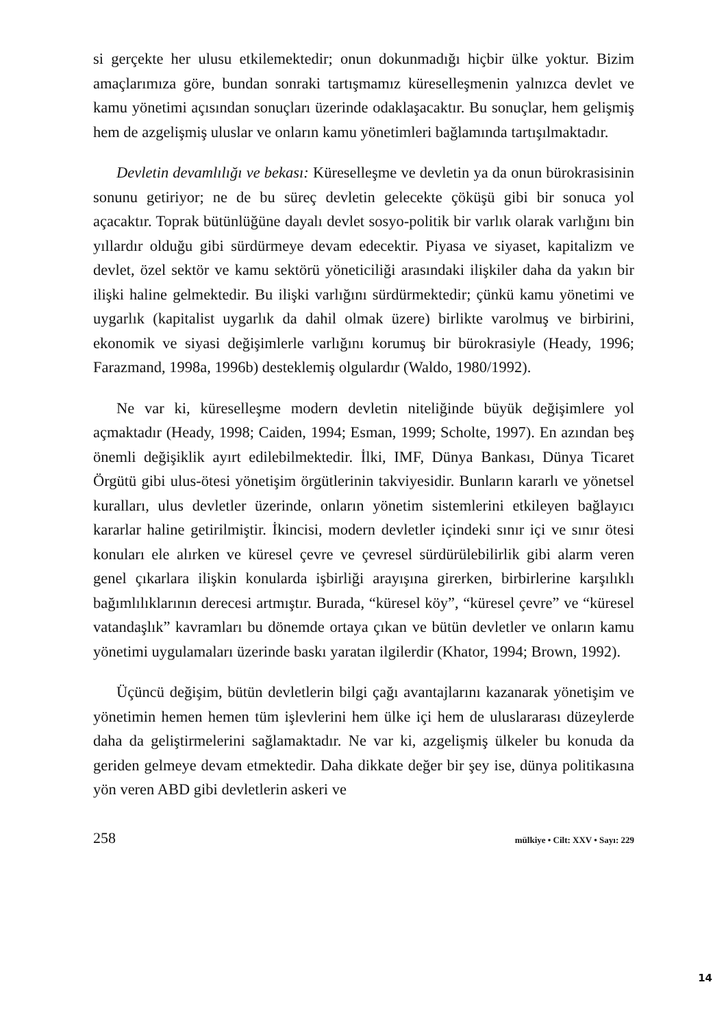si gerçekte her ulusu etkilemektedir; onun dokunmadığı hiçbir ülke yoktur. Bizim amaçlarımıza göre, bundan sonraki tartışmamız küreselleşmenin yalnızca devlet ve kamu yönetimi açısından sonuçları üzerinde odaklaşacaktır. Bu sonuçlar, hem gelişmiş hem de azgelişmiş uluslar ve onların kamu yönetimleri bağlamında tartışılmaktadır.
Devletin devamlılığı ve bekası: Küreselleşme ve devletin ya da onun bürokrasisinin sonunu getiriyor; ne de bu süreç devletin gelecekte çöküşü gibi bir sonuca yol açacaktır. Toprak bütünlüğüne dayalı devlet sosyo-politik bir varlık olarak varlığını bin yıllardır olduğu gibi sürdürmeye devam edecektir. Piyasa ve siyaset, kapitalizm ve devlet, özel sektör ve kamu sektörü yöneticiliği arasındaki ilişkiler daha da yakın bir ilişki haline gelmektedir. Bu ilişki varlığını sürdürmektedir; çünkü kamu yönetimi ve uygarlık (kapitalist uygarlık da dahil olmak üzere) birlikte varolmuş ve birbirini, ekonomik ve siyasi değişimlerle varlığını korumuş bir bürokrasiyle (Heady, 1996; Farazmand, 1998a, 1996b) desteklemiş olgulardır (Waldo, 1980/1992).
Ne var ki, küreselleşme modern devletin niteliğinde büyük değişimlere yol açmaktadır (Heady, 1998; Caiden, 1994; Esman, 1999; Scholte, 1997). En azından beş önemli değişiklik ayırt edilebilmektedir. İlki, IMF, Dünya Bankası, Dünya Ticaret Örgütü gibi ulus-ötesi yönetişim örgütlerinin takviyesidir. Bunların kararlı ve yönetsel kuralları, ulus devletler üzerinde, onların yönetim sistemlerini etkileyen bağlayıcı kararlar haline getirilmiştir. İkincisi, modern devletler içindeki sınır içi ve sınır ötesi konuları ele alırken ve küresel çevre ve çevresel sürdürülebilirlik gibi alarm veren genel çıkarlara ilişkin konularda işbirliği arayışına girerken, birbirlerine karşılıklı bağımlılıklarının derecesi artmıştır. Burada, “küresel köy”, “küresel çevre” ve “küresel vatandaşlık” kavramları bu dönemde ortaya çıkan ve bütün devletler ve onların kamu yönetimi uygulamaları üzerinde baskı yaratan ilgilerdir (Khator, 1994; Brown, 1992).
Üçüncü değişim, bütün devletlerin bilgi çağı avantajlarını kazanarak yönetişim ve yönetimin hemen hemen tüm işlevlerini hem ülke içi hem de uluslararası düzeylerde daha da geliştirmelerini sağlamaktadır. Ne var ki, azgelişmiş ülkeler bu konuda da geriden gelmeye devam etmektedir. Daha dikkate değer bir şey ise, dünya politikasına yön veren ABD gibi devletlerin askeri ve
258 mülkiye • Cilt: XXV • Sayı: 229
14